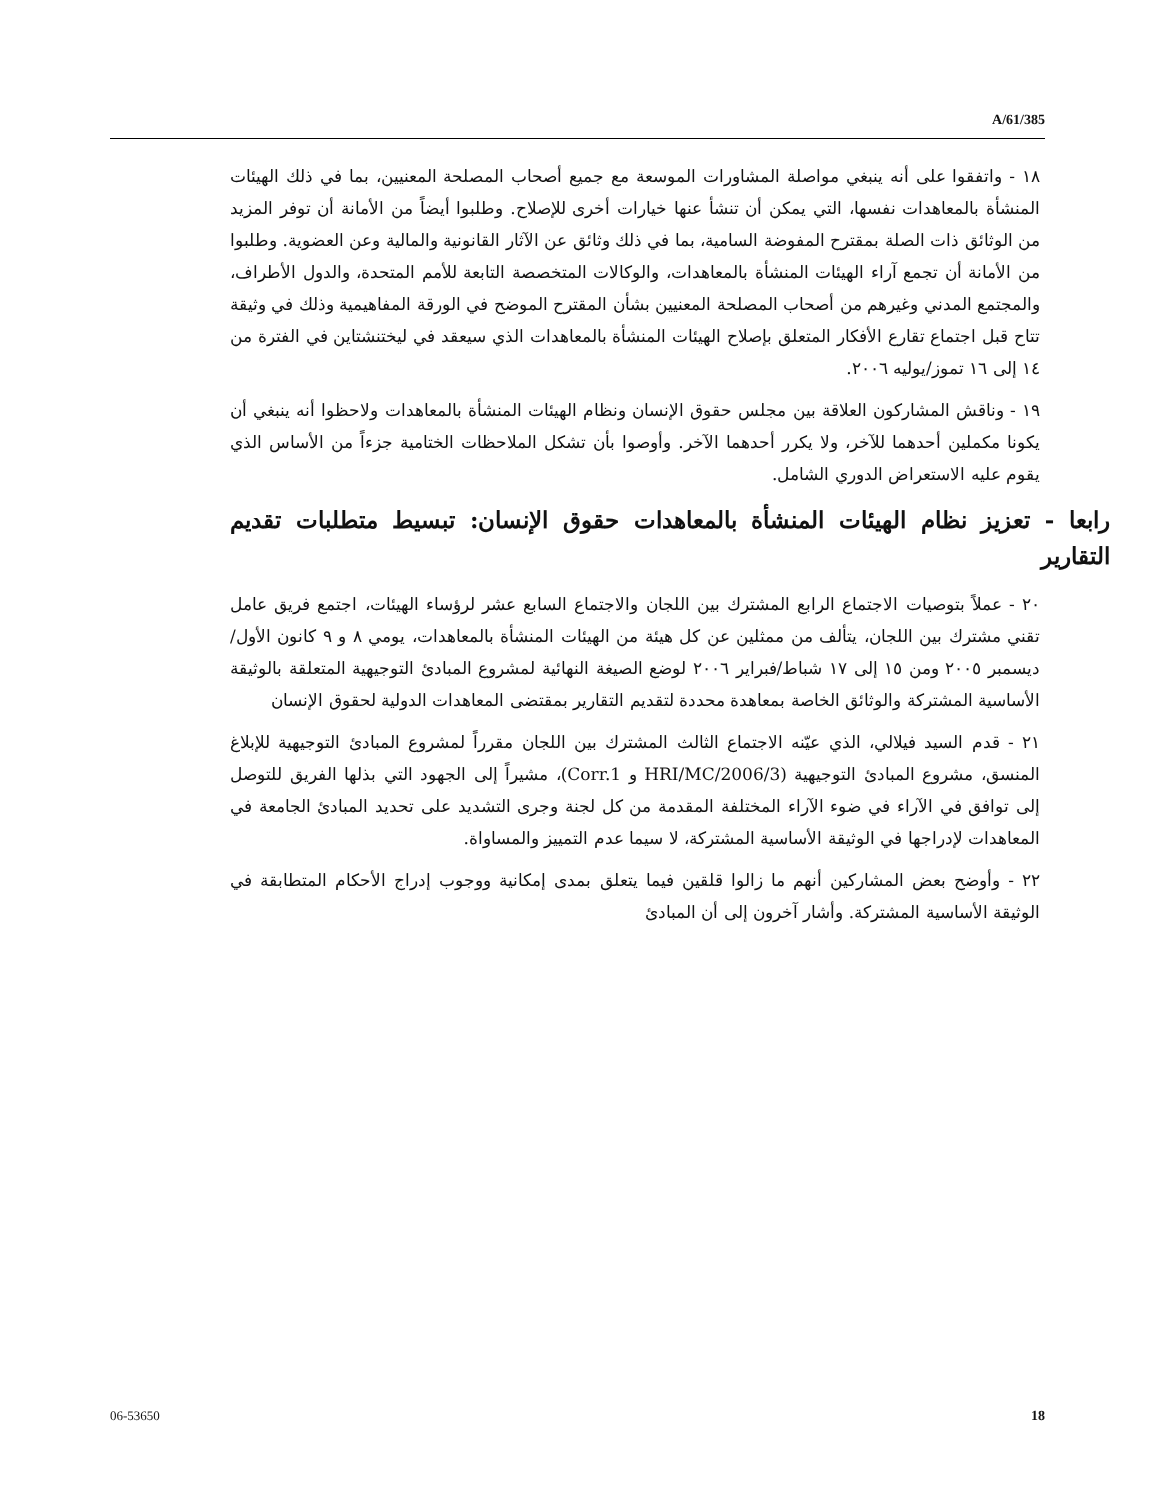A/61/385
١٨ - واتفقوا على أنه ينبغي مواصلة المشاورات الموسعة مع جميع أصحاب المصلحة المعنيين، بما في ذلك الهيئات المنشأة بالمعاهدات نفسها، التي يمكن أن تنشأ عنها خيارات أخرى للإصلاح. وطلبوا أيضاً من الأمانة أن توفر المزيد من الوثائق ذات الصلة بمقترح المفوضة السامية، بما في ذلك وثائق عن الآثار القانونية والمالية وعن العضوية. وطلبوا من الأمانة أن تجمع آراء الهيئات المنشأة بالمعاهدات، والوكالات المتخصصة التابعة للأمم المتحدة، والدول الأطراف، والمجتمع المدني وغيرهم من أصحاب المصلحة المعنيين بشأن المقترح الموضح في الورقة المفاهيمية وذلك في وثيقة تتاح قبل اجتماع تقارع الأفكار المتعلق بإصلاح الهيئات المنشأة بالمعاهدات الذي سيعقد في ليختنشتاين في الفترة من ١٤ إلى ١٦ تموز/يوليه ٢٠٠٦.
١٩ - وناقش المشاركون العلاقة بين مجلس حقوق الإنسان ونظام الهيئات المنشأة بالمعاهدات ولاحظوا أنه ينبغي أن يكونا مكملين أحدهما للآخر، ولا يكرر أحدهما الآخر. وأوصوا بأن تشكل الملاحظات الختامية جزءاً من الأساس الذي يقوم عليه الاستعراض الدوري الشامل.
رابعا - تعزيز نظام الهيئات المنشأة بالمعاهدات حقوق الإنسان: تبسيط متطلبات تقديم التقارير
٢٠ - عملاً بتوصيات الاجتماع الرابع المشترك بين اللجان والاجتماع السابع عشر لرؤساء الهيئات، اجتمع فريق عامل تقني مشترك بين اللجان، يتألف من ممثلين عن كل هيئة من الهيئات المنشأة بالمعاهدات، يومي ٨ و ٩ كانون الأول/ديسمبر ٢٠٠٥ ومن ١٥ إلى ١٧ شباط/فبراير ٢٠٠٦ لوضع الصيغة النهائية لمشروع المبادئ التوجيهية المتعلقة بالوثيقة الأساسية المشتركة والوثائق الخاصة بمعاهدة محددة لتقديم التقارير بمقتضى المعاهدات الدولية لحقوق الإنسان
٢١ - قدم السيد فيلالي، الذي عيّنه الاجتماع الثالث المشترك بين اللجان مقرراً لمشروع المبادئ التوجيهية للإبلاغ المنسق، مشروع المبادئ التوجيهية (HRI/MC/2006/3 و Corr.1)، مشيراً إلى الجهود التي بذلها الفريق للتوصل إلى توافق في الآراء في ضوء الآراء المختلفة المقدمة من كل لجنة وجرى التشديد على تحديد المبادئ الجامعة في المعاهدات لإدراجها في الوثيقة الأساسية المشتركة، لا سيما عدم التمييز والمساواة.
٢٢ - وأوضح بعض المشاركين أنهم ما زالوا قلقين فيما يتعلق بمدى إمكانية ووجوب إدراج الأحكام المتطابقة في الوثيقة الأساسية المشتركة. وأشار آخرون إلى أن المبادئ
06-53650 18